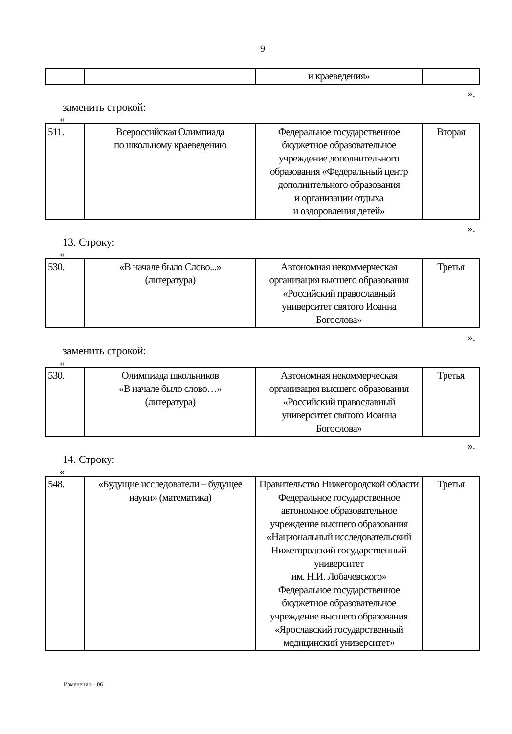9
| | | и краеведения» | |
».
заменить строкой:
«
| 511. | Всероссийская Олимпиада по школьному краеведению | Федеральное государственное бюджетное образовательное учреждение дополнительного образования «Федеральный центр дополнительного образования и организации отдыха и оздоровления детей» | Вторая |
».
13. Строку:
«
| 530. | «В начале было Слово...» (литература) | Автономная некоммерческая организация высшего образования «Российский православный университет святого Иоанна Богослова» | Третья |
».
заменить строкой:
«
| 530. | Олимпиада школьников «В начале было слово…» (литература) | Автономная некоммерческая организация высшего образования «Российский православный университет святого Иоанна Богослова» | Третья |
».
14. Строку:
«
| 548. | «Будущие исследователи – будущее науки» (математика) | Правительство Нижегородской области Федеральное государственное автономное образовательное учреждение высшего образования «Национальный исследовательский Нижегородский государственный университет им. Н.И. Лобачевского» Федеральное государственное бюджетное образовательное учреждение высшего образования «Ярославский государственный медицинский университет» | Третья |
Изменения – 06